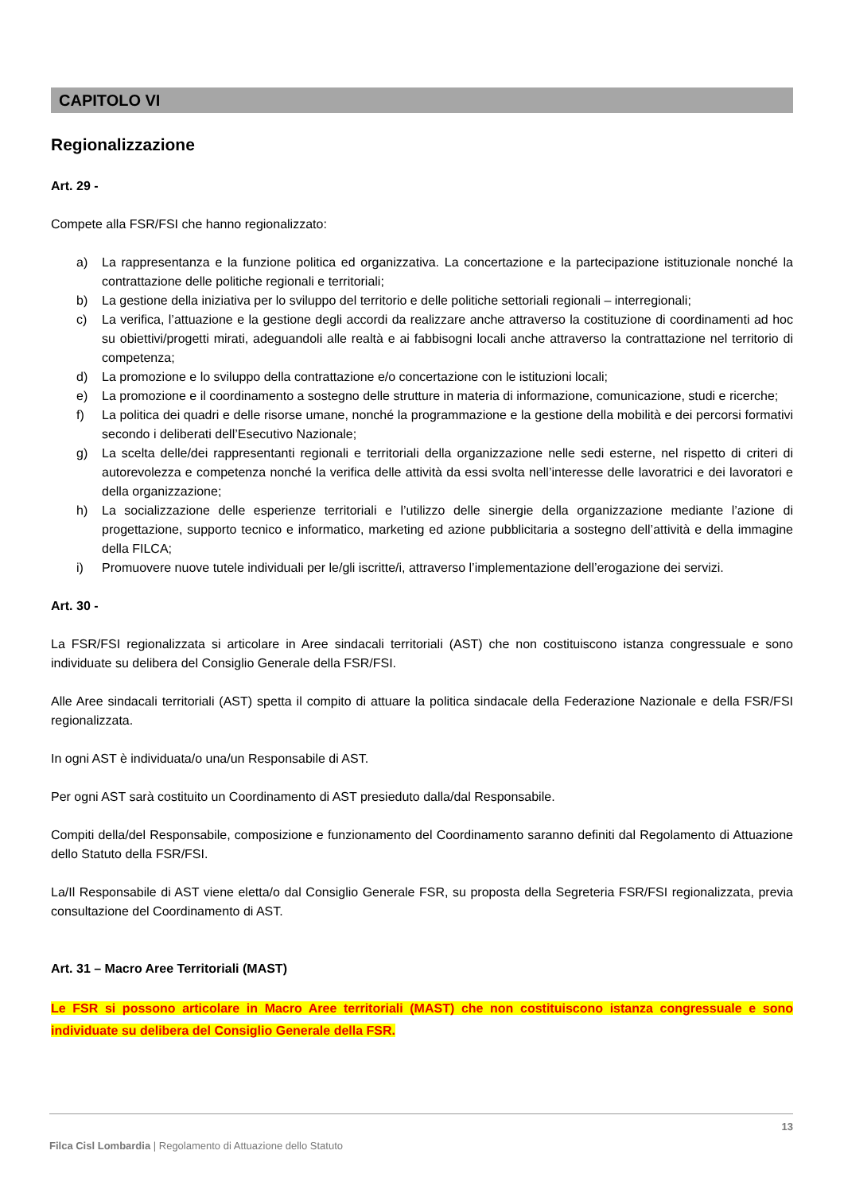CAPITOLO VI
Regionalizzazione
Art. 29 -
Compete alla FSR/FSI che hanno regionalizzato:
a) La rappresentanza e la funzione politica ed organizzativa. La concertazione e la partecipazione istituzionale nonché la contrattazione delle politiche regionali e territoriali;
b) La gestione della iniziativa per lo sviluppo del territorio e delle politiche settoriali regionali – interregionali;
c) La verifica, l’attuazione e la gestione degli accordi da realizzare anche attraverso la costituzione di coordinamenti ad hoc su obiettivi/progetti mirati, adeguandoli alle realtà e ai fabbisogni locali anche attraverso la contrattazione nel territorio di competenza;
d) La promozione e lo sviluppo della contrattazione e/o concertazione con le istituzioni locali;
e) La promozione e il coordinamento a sostegno delle strutture in materia di informazione, comunicazione, studi e ricerche;
f) La politica dei quadri e delle risorse umane, nonché la programmazione e la gestione della mobilità e dei percorsi formativi secondo i deliberati dell’Esecutivo Nazionale;
g) La scelta delle/dei rappresentanti regionali e territoriali della organizzazione nelle sedi esterne, nel rispetto di criteri di autorevolezza e competenza nonché la verifica delle attività da essi svolta nell’interesse delle lavoratrici e dei lavoratori e della organizzazione;
h) La socializzazione delle esperienze territoriali e l’utilizzo delle sinergie della organizzazione mediante l’azione di progettazione, supporto tecnico e informatico, marketing ed azione pubblicitaria a sostegno dell’attività e della immagine della FILCA;
i) Promuovere nuove tutele individuali per le/gli iscritte/i, attraverso l’implementazione dell’erogazione dei servizi.
Art. 30 -
La FSR/FSI regionalizzata si articolare in Aree sindacali territoriali (AST) che non costituiscono istanza congressuale e sono individuate su delibera del Consiglio Generale della FSR/FSI.
Alle Aree sindacali territoriali (AST) spetta il compito di attuare la politica sindacale della Federazione Nazionale e della FSR/FSI regionalizzata.
In ogni AST è individuata/o una/un Responsabile di AST.
Per ogni AST sarà costituito un Coordinamento di AST presieduto dalla/dal Responsabile.
Compiti della/del Responsabile, composizione e funzionamento del Coordinamento saranno definiti dal Regolamento di Attuazione dello Statuto della FSR/FSI.
La/Il Responsabile di AST viene eletta/o dal Consiglio Generale FSR, su proposta della Segreteria FSR/FSI regionalizzata, previa consultazione del Coordinamento di AST.
Art. 31 – Macro Aree Territoriali (MAST)
Le FSR si possono articolare in Macro Aree territoriali (MAST) che non costituiscono istanza congressuale e sono individuate su delibera del Consiglio Generale della FSR.
13
Filca Cisl Lombardia | Regolamento di Attuazione dello Statuto